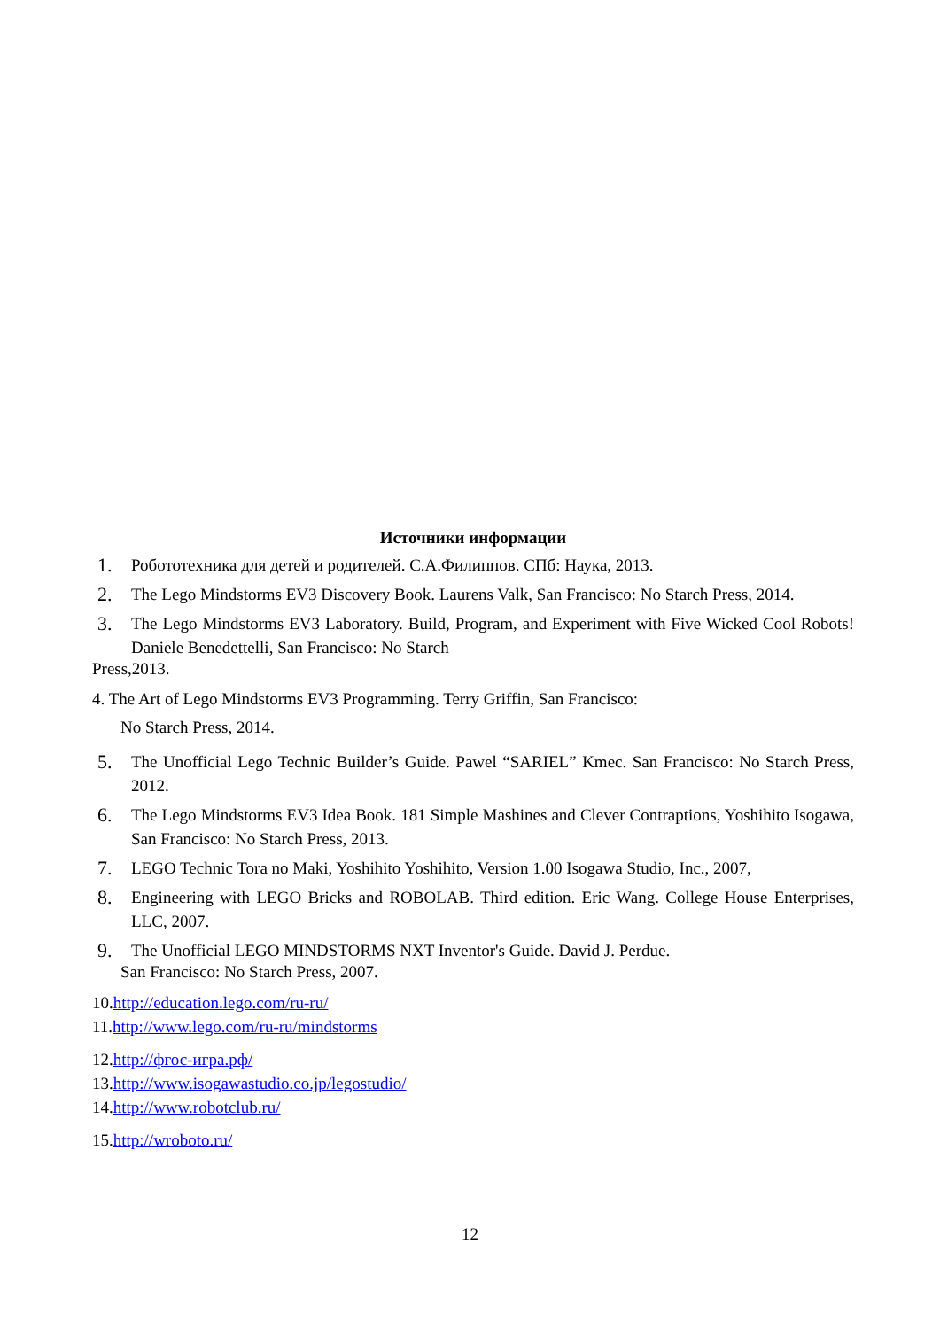Источники информации
1. Робототехника для детей и родителей. С.А.Филиппов. СПб: Наука, 2013.
2. The Lego Mindstorms EV3 Discovery Book. Laurens Valk, San Francisco: No Starch Press, 2014.
3. The Lego Mindstorms EV3 Laboratory. Build, Program, and Experiment with Five Wicked Cool Robots! Daniele Benedettelli, San Francisco: No Starch
Press,2013.
4. The Art of Lego Mindstorms EV3 Programming. Terry Griffin, San Francisco:
No Starch Press, 2014.
5. The Unofficial Lego Technic Builder’s Guide. Pawel “SARIEL” Kmec. San Francisco: No Starch Press, 2012.
6. The Lego Mindstorms EV3 Idea Book. 181 Simple Mashines and Clever Contraptions, Yoshihito Isogawa, San Francisco: No Starch Press, 2013.
7. LEGO Technic Tora no Maki, Yoshihito Yoshihito, Version 1.00 Isogawa Studio, Inc., 2007,
8. Engineering with LEGO Bricks and ROBOLAB. Third edition. Eric Wang. College House Enterprises, LLC, 2007.
9. The Unofficial LEGO MINDSTORMS NXT Inventor's Guide. David J. Perdue.
San Francisco: No Starch Press, 2007.
10.http://education.lego.com/ru-ru/
11.http://www.lego.com/ru-ru/mindstorms
12.http://фгос-игра.рф/
13.http://www.isogawastudio.co.jp/legostudio/
14.http://www.robotclub.ru/
15.http://wroboto.ru/
12